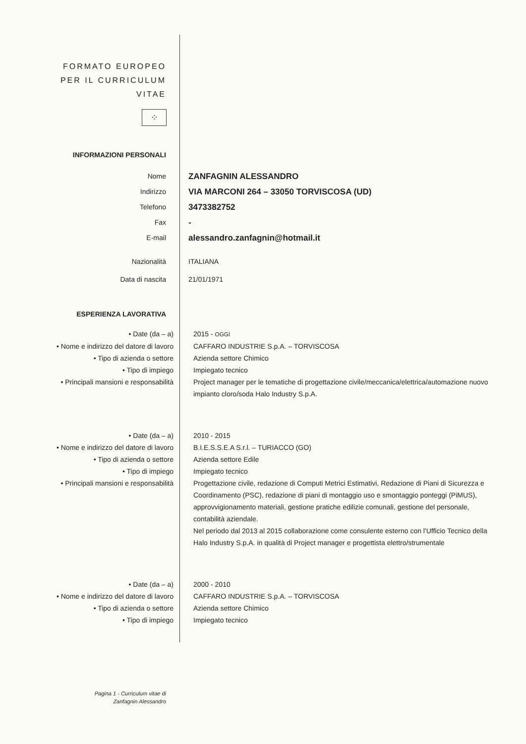FORMATO EUROPEO
PER IL CURRICULUM
VITAE
⁘
INFORMAZIONI PERSONALI
Nome
ZANFAGNIN ALESSANDRO
Indirizzo
VIA MARCONI 264 – 33050 TORVISCOSA (UD)
Telefono
3473382752
Fax
-
E-mail
alessandro.zanfagnin@hotmail.it
Nazionalità ITALIANA
Data di nascita 21/01/1971
ESPERIENZA LAVORATIVA
• Date (da – a) 2015 - OGGI
• Nome e indirizzo del datore di lavoro CAFFARO INDUSTRIE S.p.A. – TORVISCOSA
• Tipo di azienda o settore Azienda settore Chimico
• Tipo di impiego Impiegato tecnico
• Principali mansioni e responsabilità Project manager per le tematiche di progettazione civile/meccanica/elettrica/automazione nuovo impianto cloro/soda Halo Industry S.p.A.
• Date (da – a) 2010 - 2015
• Nome e indirizzo del datore di lavoro B.I.E.S.S.E.A S.r.l. – TURIACCO (GO)
• Tipo di azienda o settore Azienda settore Edile
• Tipo di impiego Impiegato tecnico
• Principali mansioni e responsabilità Progettazione civile, redazione di Computi Metrici Estimativi, Redazione di Piani di Sicurezza e Coordinamento (PSC), redazione di piani di montaggio uso e smontaggio ponteggi (PiMUS), approvvigionamento materiali, gestione pratiche edilizie comunali, gestione del personale, contabilità aziendale.
Nel periodo dal 2013 al 2015 collaborazione come consulente esterno con l'Ufficio Tecnico della Halo Industry S.p.A. in qualità di Project manager e progettista elettro/strumentale
• Date (da – a) 2000 - 2010
• Nome e indirizzo del datore di lavoro CAFFARO INDUSTRIE S.p.A. – TORVISCOSA
• Tipo di azienda o settore Azienda settore Chimico
• Tipo di impiego Impiegato tecnico
Pagina 1 - Curriculum vitae di
Zanfagnin Alessandro